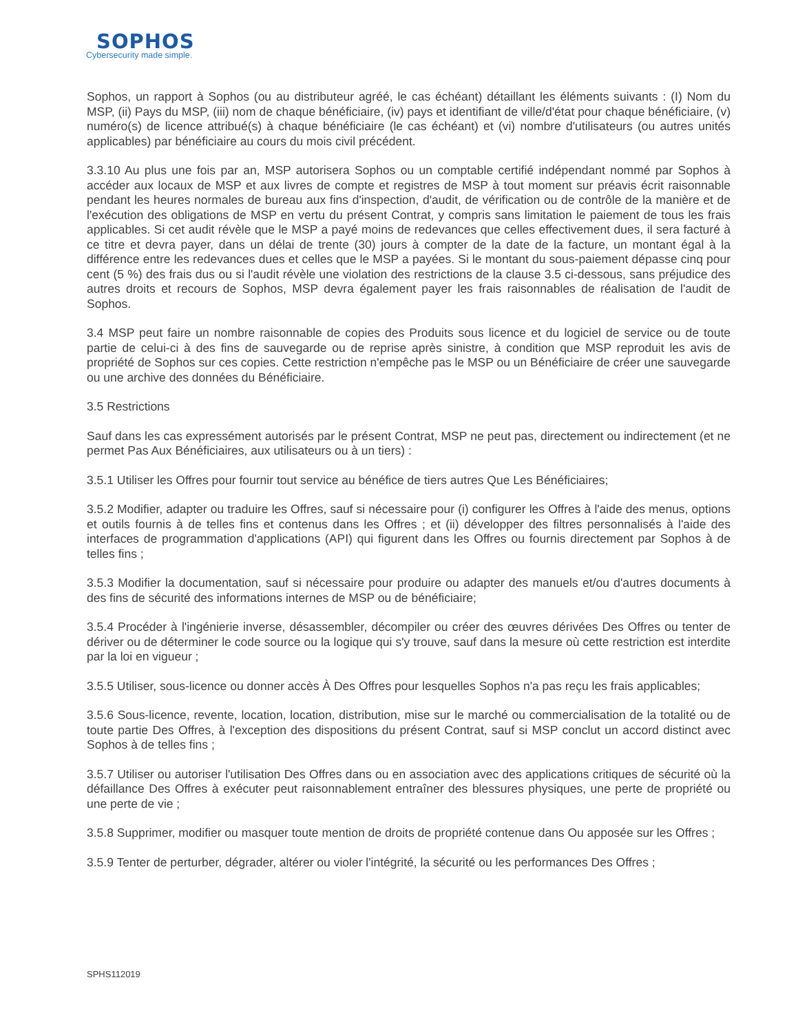SOPHOS
Cybersecurity made simple.
Sophos, un rapport à Sophos (ou au distributeur agréé, le cas échéant) détaillant les éléments suivants : (I) Nom du MSP, (ii) Pays du MSP, (iii) nom de chaque bénéficiaire, (iv) pays et identifiant de ville/d'état pour chaque bénéficiaire, (v) numéro(s) de licence attribué(s) à chaque bénéficiaire (le cas échéant) et (vi) nombre d'utilisateurs (ou autres unités applicables) par bénéficiaire au cours du mois civil précédent.
3.3.10 Au plus une fois par an, MSP autorisera Sophos ou un comptable certifié indépendant nommé par Sophos à accéder aux locaux de MSP et aux livres de compte et registres de MSP à tout moment sur préavis écrit raisonnable pendant les heures normales de bureau aux fins d'inspection, d'audit, de vérification ou de contrôle de la manière et de l'exécution des obligations de MSP en vertu du présent Contrat, y compris sans limitation le paiement de tous les frais applicables. Si cet audit révèle que le MSP a payé moins de redevances que celles effectivement dues, il sera facturé à ce titre et devra payer, dans un délai de trente (30) jours à compter de la date de la facture, un montant égal à la différence entre les redevances dues et celles que le MSP a payées. Si le montant du sous-paiement dépasse cinq pour cent (5 %) des frais dus ou si l'audit révèle une violation des restrictions de la clause 3.5 ci-dessous, sans préjudice des autres droits et recours de Sophos, MSP devra également payer les frais raisonnables de réalisation de l'audit de Sophos.
3.4 MSP peut faire un nombre raisonnable de copies des Produits sous licence et du logiciel de service ou de toute partie de celui-ci à des fins de sauvegarde ou de reprise après sinistre, à condition que MSP reproduit les avis de propriété de Sophos sur ces copies. Cette restriction n'empêche pas le MSP ou un Bénéficiaire de créer une sauvegarde ou une archive des données du Bénéficiaire.
3.5 Restrictions
Sauf dans les cas expressément autorisés par le présent Contrat, MSP ne peut pas, directement ou indirectement (et ne permet Pas Aux Bénéficiaires, aux utilisateurs ou à un tiers) :
3.5.1 Utiliser les Offres pour fournir tout service au bénéfice de tiers autres Que Les Bénéficiaires;
3.5.2 Modifier, adapter ou traduire les Offres, sauf si nécessaire pour (i) configurer les Offres à l'aide des menus, options et outils fournis à de telles fins et contenus dans les Offres ; et (ii) développer des filtres personnalisés à l'aide des interfaces de programmation d'applications (API) qui figurent dans les Offres ou fournis directement par Sophos à de telles fins ;
3.5.3 Modifier la documentation, sauf si nécessaire pour produire ou adapter des manuels et/ou d'autres documents à des fins de sécurité des informations internes de MSP ou de bénéficiaire;
3.5.4 Procéder à l'ingénierie inverse, désassembler, décompiler ou créer des œuvres dérivées Des Offres ou tenter de dériver ou de déterminer le code source ou la logique qui s'y trouve, sauf dans la mesure où cette restriction est interdite par la loi en vigueur ;
3.5.5 Utiliser, sous-licence ou donner accès À Des Offres pour lesquelles Sophos n'a pas reçu les frais applicables;
3.5.6 Sous-licence, revente, location, location, distribution, mise sur le marché ou commercialisation de la totalité ou de toute partie Des Offres, à l'exception des dispositions du présent Contrat, sauf si MSP conclut un accord distinct avec Sophos à de telles fins ;
3.5.7 Utiliser ou autoriser l'utilisation Des Offres dans ou en association avec des applications critiques de sécurité où la défaillance Des Offres à exécuter peut raisonnablement entraîner des blessures physiques, une perte de propriété ou une perte de vie ;
3.5.8 Supprimer, modifier ou masquer toute mention de droits de propriété contenue dans Ou apposée sur les Offres ;
3.5.9 Tenter de perturber, dégrader, altérer ou violer l'intégrité, la sécurité ou les performances Des Offres ;
SPHS112019